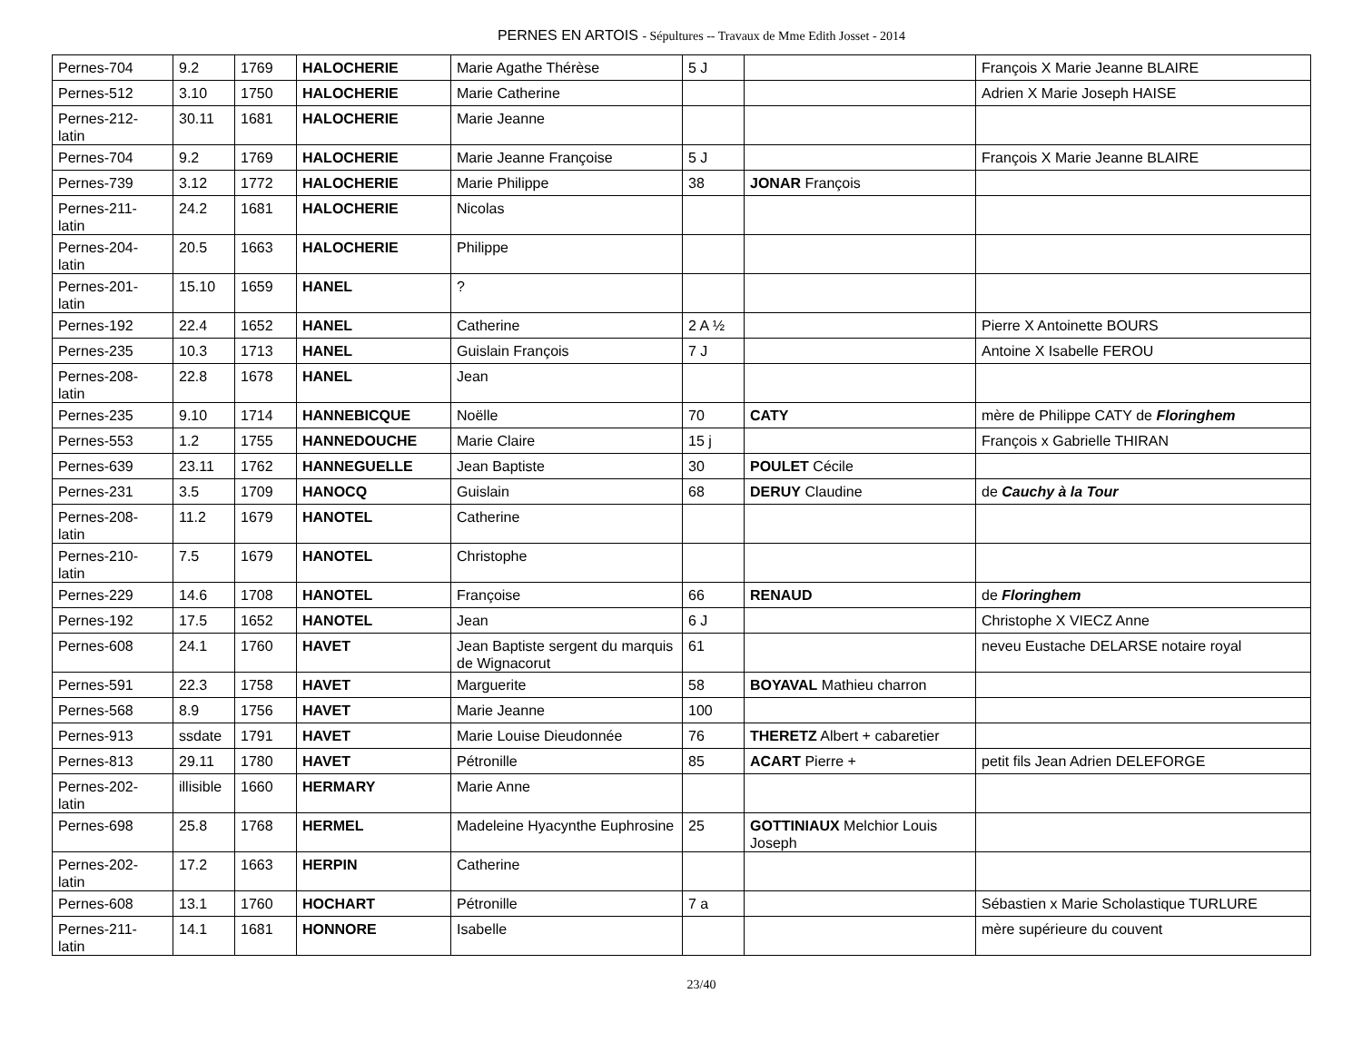PERNES EN ARTOIS - Sépultures -- Travaux de Mme Edith Josset - 2014
| Pernes-704 | 9.2 | 1769 | HALOCHERIE | Marie Agathe Thérèse | 5 J | | François X Marie Jeanne BLAIRE |
| Pernes-512 | 3.10 | 1750 | HALOCHERIE | Marie Catherine | | | Adrien X Marie Joseph HAISE |
| Pernes-212- latin | 30.11 | 1681 | HALOCHERIE | Marie Jeanne | | | |
| Pernes-704 | 9.2 | 1769 | HALOCHERIE | Marie Jeanne Françoise | 5 J | | François X Marie Jeanne BLAIRE |
| Pernes-739 | 3.12 | 1772 | HALOCHERIE | Marie Philippe | 38 | JONAR François | |
| Pernes-211- latin | 24.2 | 1681 | HALOCHERIE | Nicolas | | | |
| Pernes-204- latin | 20.5 | 1663 | HALOCHERIE | Philippe | | | |
| Pernes-201- latin | 15.10 | 1659 | HANEL | ? | | | |
| Pernes-192 | 22.4 | 1652 | HANEL | Catherine | 2 A ½ | | Pierre X Antoinette BOURS |
| Pernes-235 | 10.3 | 1713 | HANEL | Guislain François | 7 J | | Antoine X Isabelle FEROU |
| Pernes-208- latin | 22.8 | 1678 | HANEL | Jean | | | |
| Pernes-235 | 9.10 | 1714 | HANNEBICQUE | Noëlle | 70 | CATY | mère de Philippe CATY de Floringhem |
| Pernes-553 | 1.2 | 1755 | HANNEDOUCHE | Marie Claire | 15 j | | François x Gabrielle THIRAN |
| Pernes-639 | 23.11 | 1762 | HANNEGUELLE | Jean Baptiste | 30 | POULET Cécile | |
| Pernes-231 | 3.5 | 1709 | HANOCQ | Guislain | 68 | DERUY Claudine | de Cauchy à la Tour |
| Pernes-208- latin | 11.2 | 1679 | HANOTEL | Catherine | | | |
| Pernes-210- latin | 7.5 | 1679 | HANOTEL | Christophe | | | |
| Pernes-229 | 14.6 | 1708 | HANOTEL | Françoise | 66 | RENAUD | de Floringhem |
| Pernes-192 | 17.5 | 1652 | HANOTEL | Jean | 6 J | | Christophe X VIECZ Anne |
| Pernes-608 | 24.1 | 1760 | HAVET | Jean Baptiste sergent du marquis de Wignacorut | 61 | | neveu Eustache DELARSE notaire royal |
| Pernes-591 | 22.3 | 1758 | HAVET | Marguerite | 58 | BOYAVAL Mathieu charron | |
| Pernes-568 | 8.9 | 1756 | HAVET | Marie Jeanne | 100 | | |
| Pernes-913 | ssdate | 1791 | HAVET | Marie Louise Dieudonnée | 76 | THERETZ Albert + cabaretier | |
| Pernes-813 | 29.11 | 1780 | HAVET | Pétronille | 85 | ACART Pierre + | petit fils Jean Adrien DELEFORGE |
| Pernes-202- latin | illisible | 1660 | HERMARY | Marie Anne | | | |
| Pernes-698 | 25.8 | 1768 | HERMEL | Madeleine Hyacynthe Euphrosine | 25 | GOTTINIAUX Melchior Louis Joseph | |
| Pernes-202- latin | 17.2 | 1663 | HERPIN | Catherine | | | |
| Pernes-608 | 13.1 | 1760 | HOCHART | Pétronille | 7 a | | Sébastien x Marie Scholastique TURLURE |
| Pernes-211- latin | 14.1 | 1681 | HONNORE | Isabelle | | | mère supérieure du couvent |
23/40